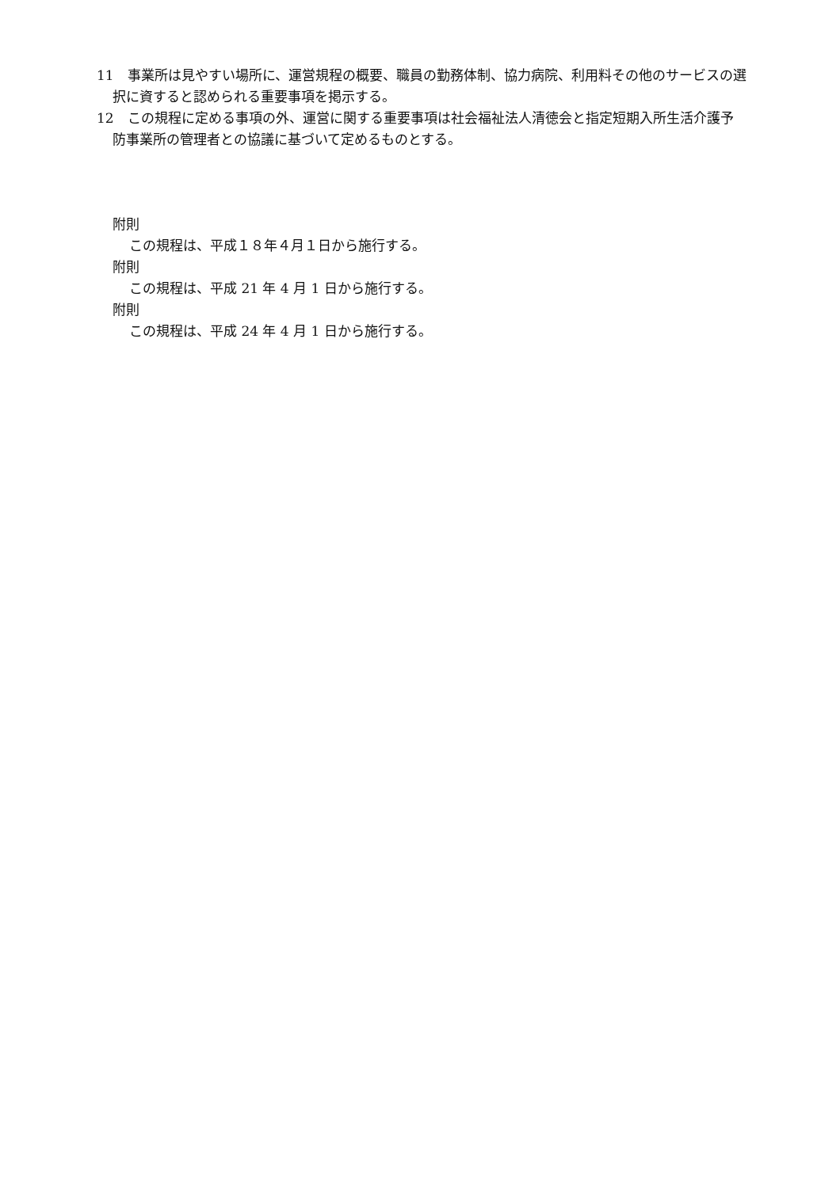11　事業所は見やすい場所に、運営規程の概要、職員の勤務体制、協力病院、利用料その他のサービスの選択に資すると認められる重要事項を掲示する。
12　この規程に定める事項の外、運営に関する重要事項は社会福祉法人清徳会と指定短期入所生活介護予防事業所の管理者との協議に基づいて定めるものとする。
附則
この規程は、平成１８年４月１日から施行する。
附則
この規程は、平成 21 年 4 月 1 日から施行する。
附則
この規程は、平成 24 年 4 月 1 日から施行する。